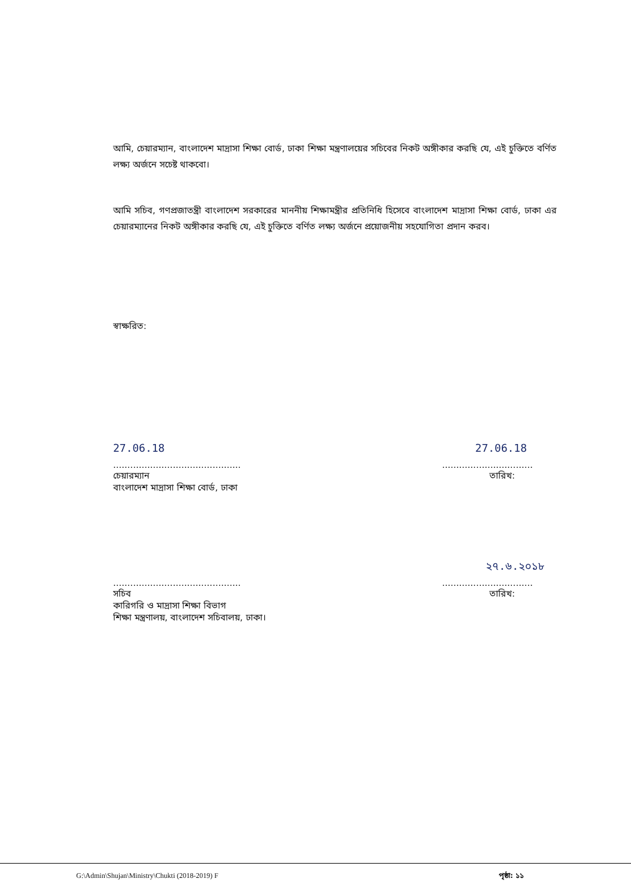আমি, চেয়ারম্যান, বাংলাদেশ মাদ্রাসা শিক্ষা বোর্ড, ঢাকা শিক্ষা মন্ত্রণালয়ের সচিবের নিকট অঙ্গীকার করছি যে, এই চুক্তিতে বর্ণিত লক্ষ্য অর্জনে সচেষ্ট থাকবো।
আমি সচিব, গণপ্রজাতন্ত্রী বাংলাদেশ সরকারের মাননীয় শিক্ষামন্ত্রীর প্রতিনিধি হিসেবে বাংলাদেশ মাদ্রাসা শিক্ষা বোর্ড, ঢাকা এর চেয়ারম্যানের নিকট অঙ্গীকার করছি যে, এই চুক্তিতে বর্ণিত লক্ষ্য অর্জনে প্রয়োজনীয় সহযোগিতা প্রদান করব।
স্বাক্ষরিত:
27.06.18 27.06.18
.............................................
................................
চেয়ারম্যান
বাংলাদেশ মাদ্রাসা শিক্ষা বোর্ড, ঢাকা
তারিখ:
২৭.৬.২০১৮
.............................................
................................
সচিব
কারিগরি ও মাদ্রাসা শিক্ষা বিভাগ
শিক্ষা মন্ত্রণালয়, বাংলাদেশ সচিবালয়, ঢাকা।
তারিখ:
G:\Admin\Shujan\Ministry\Chukti (2018-2019) F পৃষ্ঠা: ১১